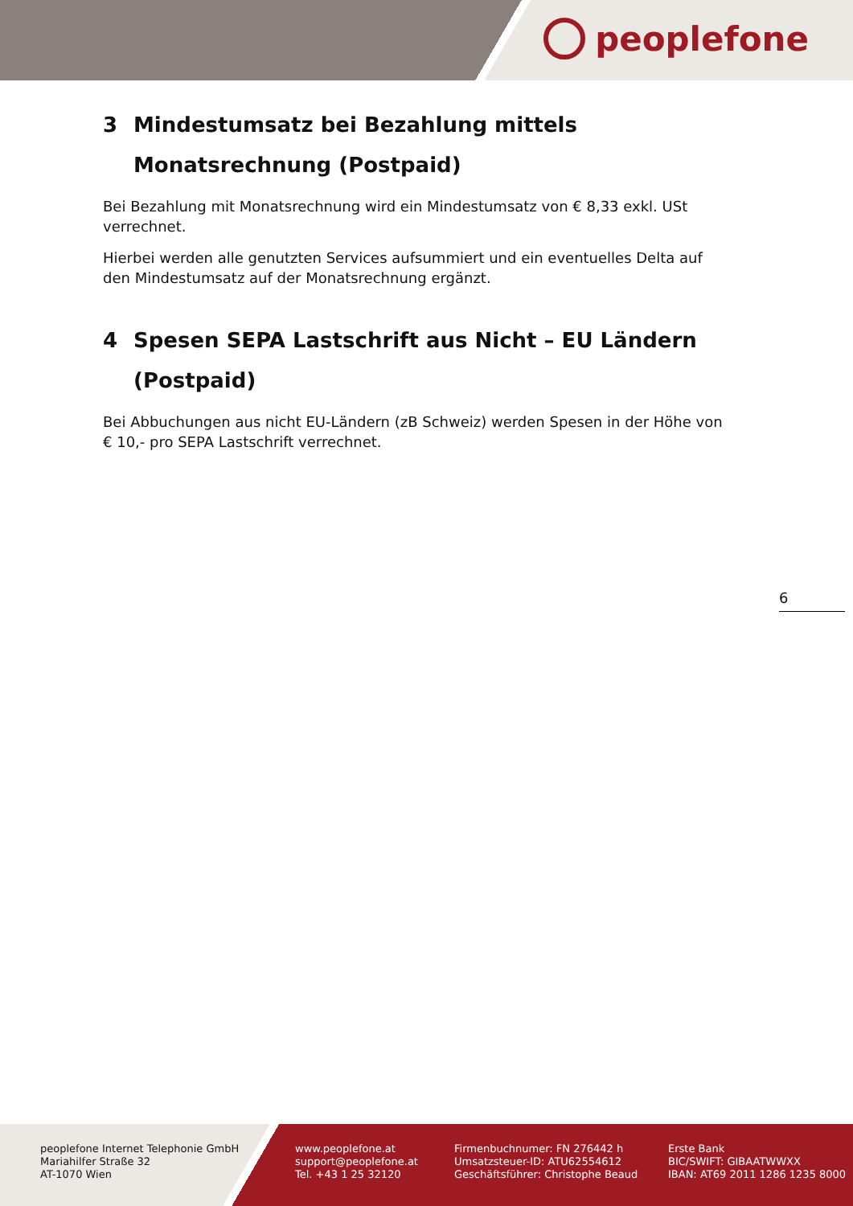peoplefone
3 Mindestumsatz bei Bezahlung mittels Monatsrechnung (Postpaid)
Bei Bezahlung mit Monatsrechnung wird ein Mindestumsatz von € 8,33 exkl. USt verrechnet.
Hierbei werden alle genutzten Services aufsummiert und ein eventuelles Delta auf den Mindestumsatz auf der Monatsrechnung ergänzt.
4 Spesen SEPA Lastschrift aus Nicht – EU Ländern (Postpaid)
Bei Abbuchungen aus nicht EU-Ländern (zB Schweiz) werden Spesen in der Höhe von € 10,- pro SEPA Lastschrift verrechnet.
6
peoplefone Internet Telephonie GmbH
Mariahilfer Straße 32
AT-1070 Wien
www.peoplefone.at
support@peoplefone.at
Tel. +43 1 25 32120
Firmenbuchnumer: FN 276442 h
Umsatzsteuer-ID: ATU62554612
Geschäftsführer: Christophe Beaud
Erste Bank
BIC/SWIFT: GIBAATWWXX
IBAN: AT69 2011 1286 1235 8000